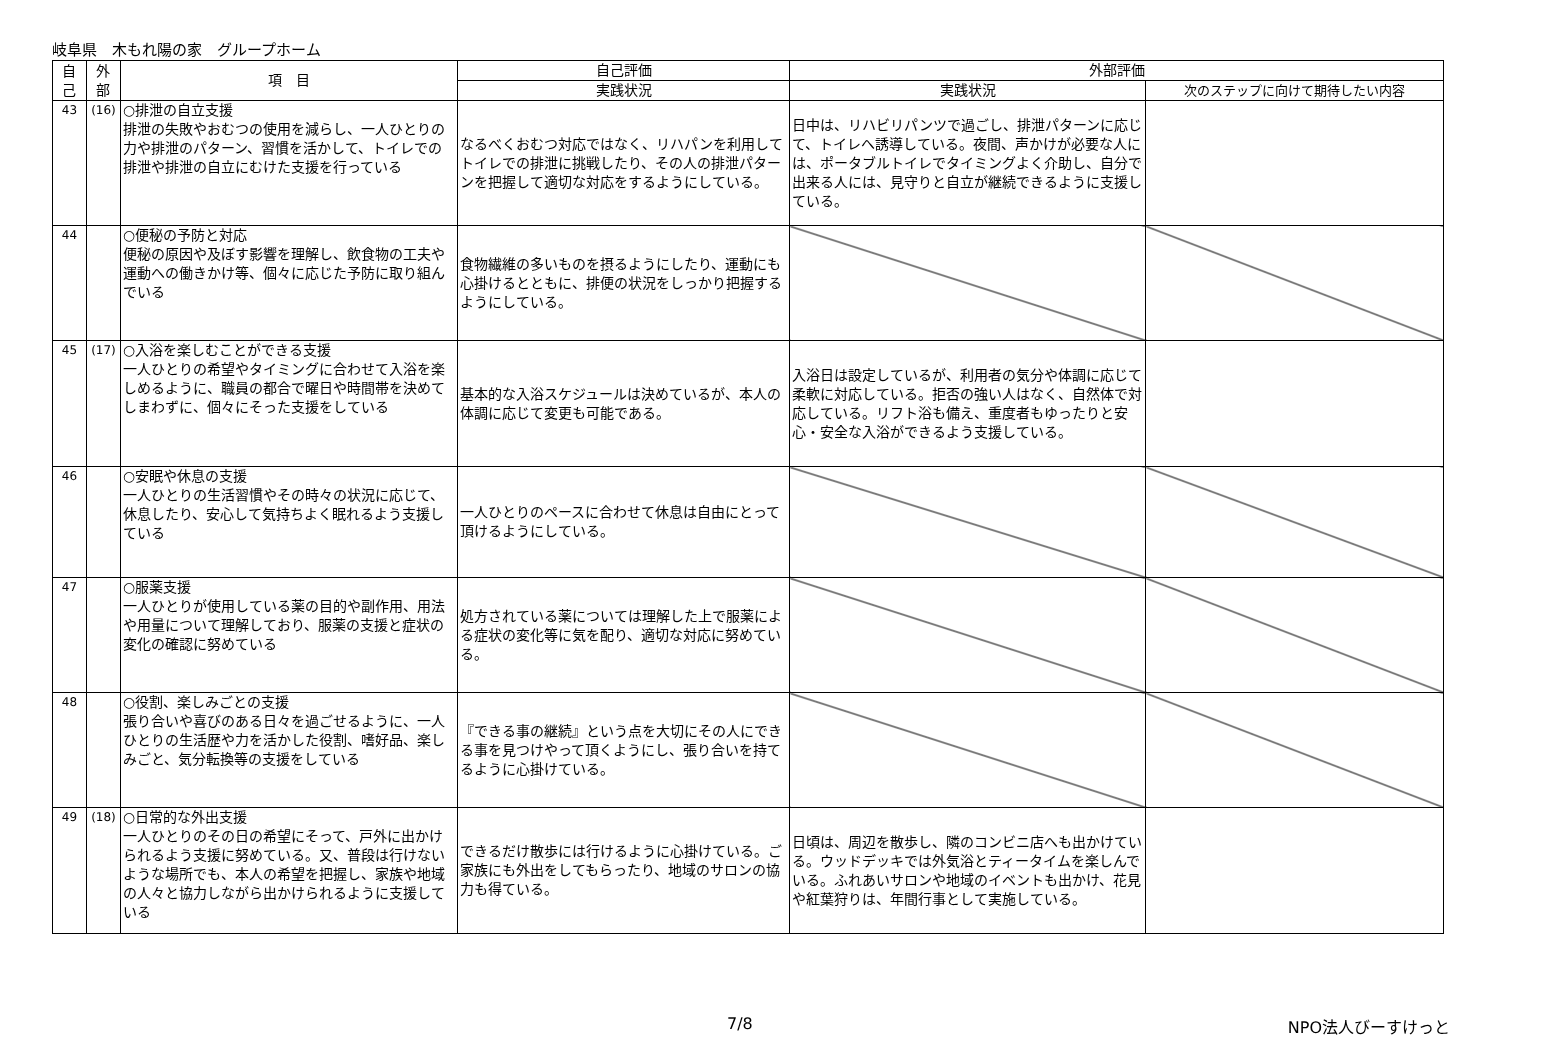岐阜県　木もれ陽の家　グループホーム
| 自 己 | 外 部 | 項 目 | 自己評価 | 外部評価 | |
| --- | --- | --- | --- | --- | --- |
| | | | 実践状況 | 実践状況 | 次のステップに向けて期待したい内容 |
| 43 | (16) | ○排泄の自立支援 排泄の失敗やおむつの使用を減らし、一人ひとりの力や排泄のパターン、習慣を活かして、トイレでの排泄や排泄の自立にむけた支援を行っている | なるべくおむつ対応ではなく、リハパンを利用してトイレでの排泄に挑戦したり、その人の排泄パターンを把握して適切な対応をするようにしている。 | 日中は、リハビリパンツで過ごし、排泄パターンに応じて、トイレへ誘導している。夜間、声かけが必要な人には、ポータブルトイレでタイミングよく介助し、自分で出来る人には、見守りと自立が継続できるように支援している。 | |
| 44 | | ○便秘の予防と対応 便秘の原因や及ぼす影響を理解し、飲食物の工夫や運動への働きかけ等、個々に応じた予防に取り組んでいる | 食物繊維の多いものを摂るようにしたり、運動にも心掛けるとともに、排便の状況をしっかり把握するようにしている。 | | |
| 45 | (17) | ○入浴を楽しむことができる支援 一人ひとりの希望やタイミングに合わせて入浴を楽しめるように、職員の都合で曜日や時間帯を決めてしまわずに、個々にそった支援をしている | 基本的な入浴スケジュールは決めているが、本人の体調に応じて変更も可能である。 | 入浴日は設定しているが、利用者の気分や体調に応じて柔軟に対応している。拒否の強い人はなく、自然体で対応している。リフト浴も備え、重度者もゆったりと安心・安全な入浴ができるよう支援している。 | |
| 46 | | ○安眠や休息の支援 一人ひとりの生活習慣やその時々の状況に応じて、休息したり、安心して気持ちよく眠れるよう支援している | 一人ひとりのペースに合わせて休息は自由にとって頂けるようにしている。 | | |
| 47 | | ○服薬支援 一人ひとりが使用している薬の目的や副作用、用法や用量について理解しており、服薬の支援と症状の変化の確認に努めている | 処方されている薬については理解した上で服薬による症状の変化等に気を配り、適切な対応に努めている。 | | |
| 48 | | ○役割、楽しみごとの支援 張り合いや喜びのある日々を過ごせるように、一人ひとりの生活歴や力を活かした役割、嗜好品、楽しみごと、気分転換等の支援をしている | 『できる事の継続』という点を大切にその人にできる事を見つけやって頂くようにし、張り合いを持てるように心掛けている。 | | |
| 49 | (18) | ○日常的な外出支援 一人ひとりのその日の希望にそって、戸外に出かけられるよう支援に努めている。又、普段は行けないような場所でも、本人の希望を把握し、家族や地域の人々と協力しながら出かけられるように支援している | できるだけ散歩には行けるように心掛けている。ご家族にも外出をしてもらったり、地域のサロンの協力も得ている。 | 日頃は、周辺を散歩し、隣のコンビニ店へも出かけている。ウッドデッキでは外気浴とティータイムを楽しんでいる。ふれあいサロンや地域のイベントも出かけ、花見や紅葉狩りは、年間行事として実施している。 | |
7/8 NPO法人びーすけっと